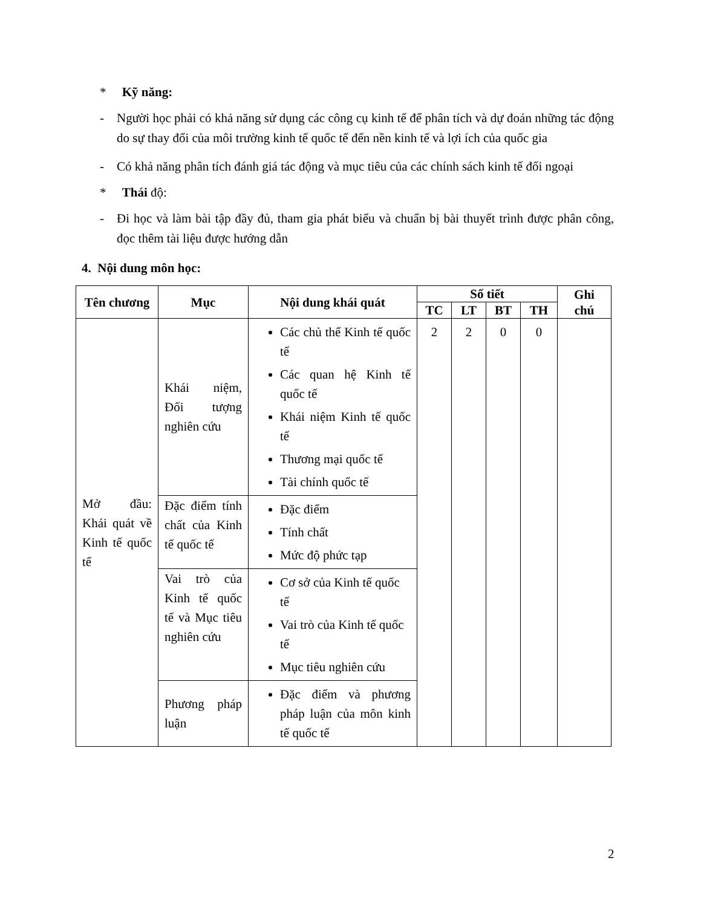* Kỹ năng:
- Người học phải có khả năng sử dụng các công cụ kinh tế để phân tích và dự đoán những tác động do sự thay đổi của môi trường kinh tế quốc tế đến nền kinh tế và lợi ích của quốc gia
- Có khả năng phân tích đánh giá tác động và mục tiêu của các chính sách kinh tế đối ngoại
* Thái độ:
- Đi học và làm bài tập đầy đủ, tham gia phát biểu và chuẩn bị bài thuyết trình được phân công, đọc thêm tài liệu được hướng dẫn
4. Nội dung môn học:
| Tên chương | Mục | Nội dung khái quát | Số tiết | | | | Ghi chú |
| --- | --- | --- | --- | --- | --- | --- | --- |
| | | | TC | LT | BT | TH | |
| Mở đầu: Khái quát về Kinh tế quốc tế | Khái niệm, Đối tượng nghiên cứu | Các chủ thể Kinh tế quốc tế Các quan hệ Kinh tế quốc tế Khái niệm Kinh tế quốc tế Thương mại quốc tế Tài chính quốc tế | 2 | 2 | 0 | 0 | |
| | Đặc điểm tính chất của Kinh tế quốc tế | Đặc điểm Tính chất Mức độ phức tạp | | | | | |
| | Vai trò của Kinh tế quốc tế và Mục tiêu nghiên cứu | Cơ sở của Kinh tế quốc tế Vai trò của Kinh tế quốc tế Mục tiêu nghiên cứu | | | | | |
| | Phương pháp luận | Đặc điểm và phương pháp luận của môn kinh tế quốc tế | | | | | |
2